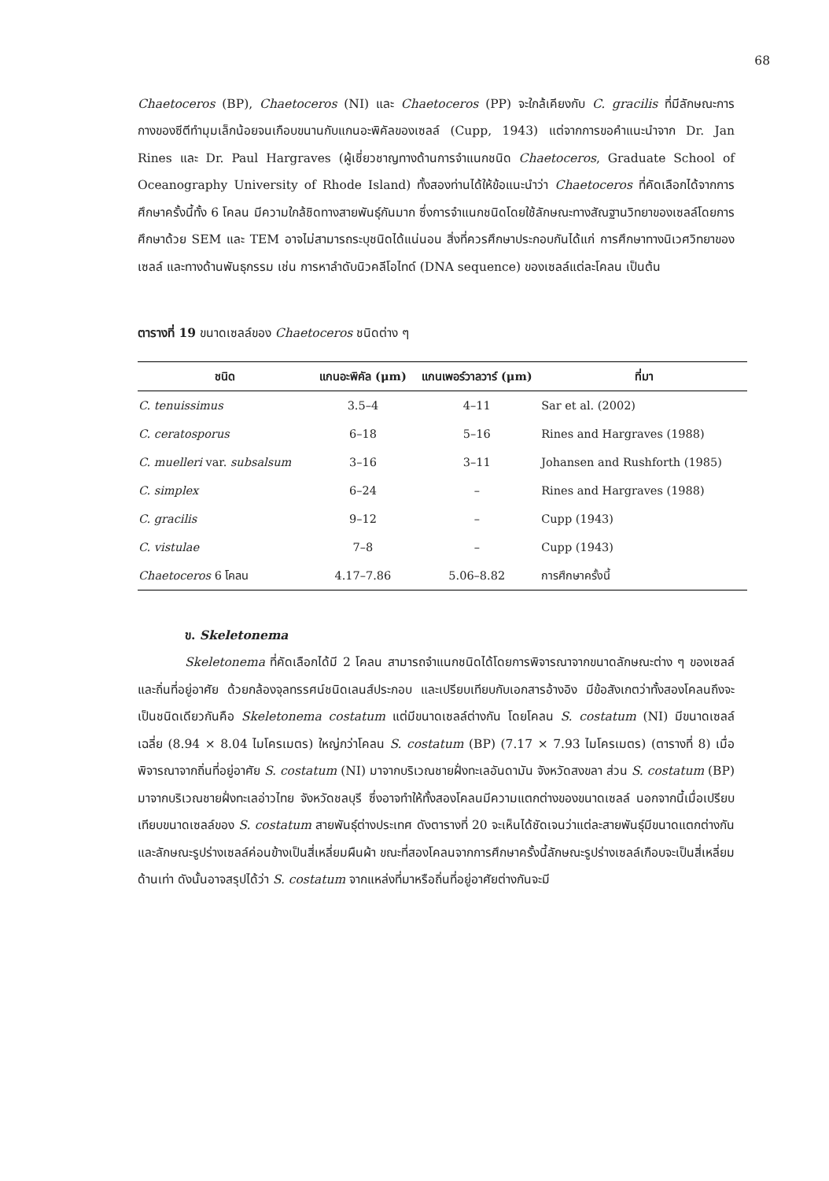68
Chaetoceros (BP), Chaetoceros (NI) และ Chaetoceros (PP) จะใกล้เคียงกับ C. gracilis ที่มีลักษณะการกางของซีตีทำมุมเล็กน้อยจนเกือบขนานกับแกนอะพิคัลของเซลล์ (Cupp, 1943) แต่จากการขอคำแนะนำจาก Dr. Jan Rines และ Dr. Paul Hargraves (ผู้เชี่ยวชาญทางด้านการจำแนกชนิด Chaetoceros, Graduate School of Oceanography University of Rhode Island) ทั้งสองท่านได้ให้ข้อแนะนำว่า Chaetoceros ที่คัดเลือกได้จากการศึกษาครั้งนี้ทั้ง 6 โคลน มีความใกล้ชิดทางสายพันธุ์กันมาก ซึ่งการจำแนกชนิดโดยใช้ลักษณะทางสัณฐานวิทยาของเซลล์โดยการศึกษาด้วย SEM และ TEM อาจไม่สามารถระบุชนิดได้แน่นอน สิ่งที่ควรศึกษาประกอบกันได้แก่ การศึกษาทางนิเวศวิทยาของเซลล์ และทางด้านพันธุกรรม เช่น การหาลำดับนิวคลีโอไทด์ (DNA sequence) ของเซลล์แต่ละโคลน เป็นต้น
ตารางที่ 19 ขนาดเซลล์ของ Chaetoceros ชนิดต่าง ๆ
| ชนิด | แกนอะพิคัล (μm) | แกนเพอร์วาลวาร์ (μm) | ที่มา |
| --- | --- | --- | --- |
| C. tenuissimus | 3.5–4 | 4–11 | Sar et al. (2002) |
| C. ceratosporus | 6–18 | 5–16 | Rines and Hargraves (1988) |
| C. muelleri var. subsalsum | 3–16 | 3–11 | Johansen and Rushforth (1985) |
| C. simplex | 6–24 | – | Rines and Hargraves (1988) |
| C. gracilis | 9–12 | – | Cupp (1943) |
| C. vistulae | 7–8 | – | Cupp (1943) |
| Chaetoceros 6 โคลน | 4.17–7.86 | 5.06–8.82 | การศึกษาครั้งนี้ |
ข. Skeletonema
Skeletonema ที่คัดเลือกได้มี 2 โคลน สามารถจำแนกชนิดได้โดยการพิจารณาจากขนาดลักษณะต่าง ๆ ของเซลล์ และถิ่นที่อยู่อาศัย ด้วยกล้องจุลทรรศน์ชนิดเลนส์ประกอบ และเปรียบเทียบกับเอกสารอ้างอิง มีข้อสังเกตว่าทั้งสองโคลนถึงจะเป็นชนิดเดียวกันคือ Skeletonema costatum แต่มีขนาดเซลล์ต่างกัน โดยโคลน S. costatum (NI) มีขนาดเซลล์เฉลี่ย (8.94 × 8.04 ไมโครเมตร) ใหญ่กว่าโคลน S. costatum (BP) (7.17 × 7.93 ไมโครเมตร) (ตารางที่ 8) เมื่อพิจารณาจากถิ่นที่อยู่อาศัย S. costatum (NI) มาจากบริเวณชายฝั่งทะเลอันดามัน จังหวัดสงขลา ส่วน S. costatum (BP) มาจากบริเวณชายฝั่งทะเลอ่าวไทย จังหวัดชลบุรี ซึ่งอาจทำให้ทั้งสองโคลนมีความแตกต่างของขนาดเซลล์ นอกจากนี้เมื่อเปรียบเทียบขนาดเซลล์ของ S. costatum สายพันธุ์ต่างประเทศ ดังตารางที่ 20 จะเห็นได้ชัดเจนว่าแต่ละสายพันธุ์มีขนาดแตกต่างกันและลักษณะรูปร่างเซลล์ค่อนข้างเป็นสี่เหลี่ยมผืนผ้า ขณะที่สองโคลนจากการศึกษาครั้งนี้ลักษณะรูปร่างเซลล์เกือบจะเป็นสี่เหลี่ยมด้านเท่า ดังนั้นอาจสรุปได้ว่า S. costatum จากแหล่งที่มาหรือถิ่นที่อยู่อาศัยต่างกันจะมี